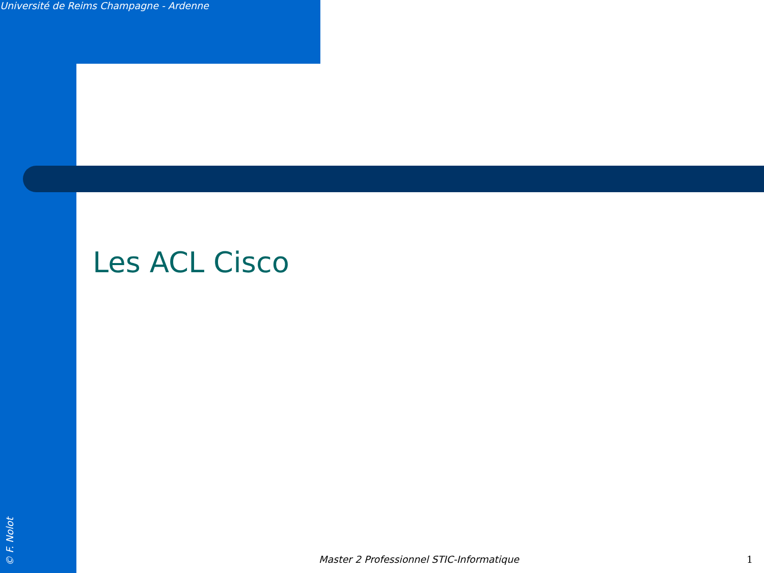Université de Reims Champagne - Ardenne
Les ACL Cisco
© F. Nolot
Master 2 Professionnel STIC-Informatique 1